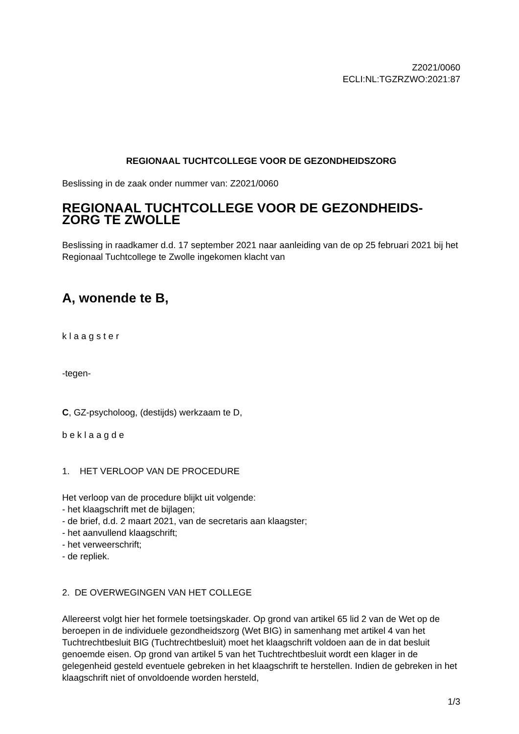Z2021/0060
ECLI:NL:TGZRZWO:2021:87
REGIONAAL TUCHTCOLLEGE VOOR DE GEZONDHEIDSZORG
Beslissing in de zaak onder nummer van: Z2021/0060
REGIONAAL TUCHTCOLLEGE VOOR DE GEZONDHEIDS-
ZORG TE ZWOLLE
Beslissing in raadkamer d.d. 17 september 2021 naar aanleiding van de op 25 februari 2021 bij het Regionaal Tuchtcollege te Zwolle ingekomen klacht van
A, wonende te B,
k l a a g s t e r
-tegen-
C, GZ-psycholoog, (destijds) werkzaam te D,
b e k l a a g d e
1. HET VERLOOP VAN DE PROCEDURE
Het verloop van de procedure blijkt uit volgende:
- het klaagschrift met de bijlagen;
- de brief, d.d. 2 maart 2021, van de secretaris aan klaagster;
- het aanvullend klaagschrift;
- het verweerschrift;
- de repliek.
2. DE OVERWEGINGEN VAN HET COLLEGE
Allereerst volgt hier het formele toetsingskader. Op grond van artikel 65 lid 2 van de Wet op de beroepen in de individuele gezondheidszorg (Wet BIG) in samenhang met artikel 4 van het Tuchtrechtbesluit BIG (Tuchtrechtbesluit) moet het klaagschrift voldoen aan de in dat besluit genoemde eisen. Op grond van artikel 5 van het Tuchtrechtbesluit wordt een klager in de gelegenheid gesteld eventuele gebreken in het klaagschrift te herstellen. Indien de gebreken in het klaagschrift niet of onvoldoende worden hersteld,
1/3